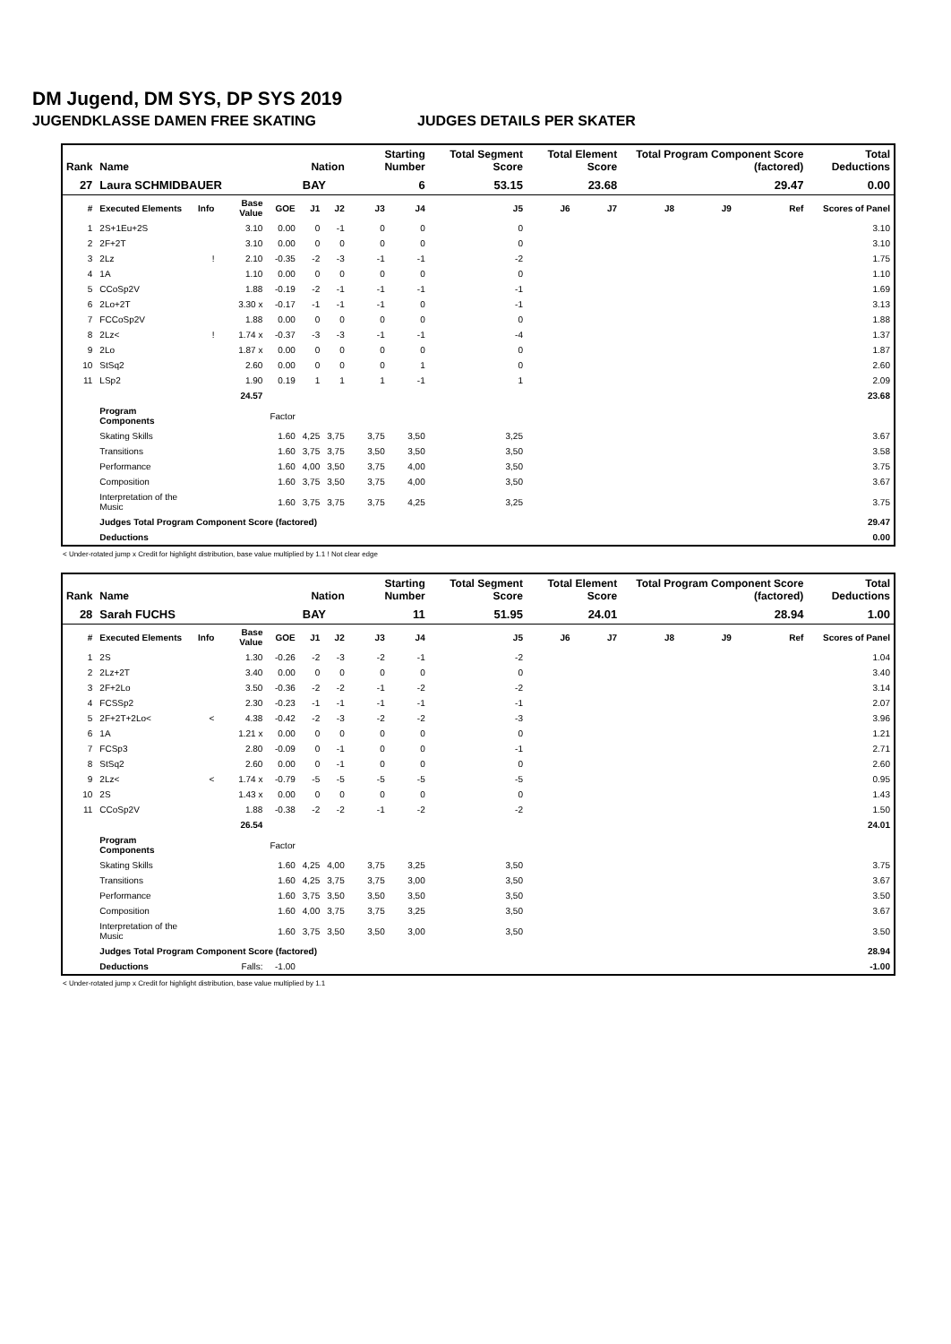DM Jugend, DM SYS, DP SYS 2019
JUGENDKLASSE DAMEN FREE SKATING JUDGES DETAILS PER SKATER
| Rank | Name | | | | Nation | | Starting Number | | Total Segment Score | Total Element Score | | Total Program Component Score (factored) | | | Total Deductions |
| --- | --- | --- | --- | --- | --- | --- | --- | --- | --- | --- | --- | --- | --- | --- | --- |
| 27 | Laura SCHMIDBAUER | | | | BAY | | 6 | | 53.15 | 23.68 | | 29.47 | | | 0.00 |
| # | Executed Elements | Info | Base Value | GOE | J1 | J2 | J3 | J4 | J5 | J6 | J7 | J8 | J9 | Ref | Scores of Panel |
| 1 | 2S+1Eu+2S | | 3.10 | 0.00 | 0 | -1 | 0 | 0 | 0 | | | | | | 3.10 |
| 2 | 2F+2T | | 3.10 | 0.00 | 0 | 0 | 0 | 0 | 0 | | | | | | 3.10 |
| 3 | 2Lz | ! | 2.10 | -0.35 | -2 | -3 | -1 | -1 | -2 | | | | | | 1.75 |
| 4 | 1A | | 1.10 | 0.00 | 0 | 0 | 0 | 0 | 0 | | | | | | 1.10 |
| 5 | CCoSp2V | | 1.88 | -0.19 | -2 | -1 | -1 | -1 | -1 | | | | | | 1.69 |
| 6 | 2Lo+2T | | 3.30 x | -0.17 | -1 | -1 | -1 | 0 | -1 | | | | | | 3.13 |
| 7 | FCCoSp2V | | 1.88 | 0.00 | 0 | 0 | 0 | 0 | 0 | | | | | | 1.88 |
| 8 | 2Lz< | ! | 1.74 x | -0.37 | -3 | -3 | -1 | -1 | -4 | | | | | | 1.37 |
| 9 | 2Lo | | 1.87 x | 0.00 | 0 | 0 | 0 | 0 | 0 | | | | | | 1.87 |
| 10 | StSq2 | | 2.60 | 0.00 | 0 | 0 | 0 | 1 | 0 | | | | | | 2.60 |
| 11 | LSp2 | | 1.90 | 0.19 | 1 | 1 | 1 | -1 | 1 | | | | | | 2.09 |
| | | | 24.57 | | | | | | | | | | | | 23.68 |
| | Program Components | | | Factor | | | | | | | | | | | |
| | Skating Skills | | | 1.60 | 4,25 | 3,75 | 3,75 | 3,50 | 3,25 | | | | | | 3.67 |
| | Transitions | | | 1.60 | 3,75 | 3,75 | 3,50 | 3,50 | 3,50 | | | | | | 3.58 |
| | Performance | | | 1.60 | 4,00 | 3,50 | 3,75 | 4,00 | 3,50 | | | | | | 3.75 |
| | Composition | | | 1.60 | 3,75 | 3,50 | 3,75 | 4,00 | 3,50 | | | | | | 3.67 |
| | Interpretation of the Music | | | 1.60 | 3,75 | 3,75 | 3,75 | 4,25 | 3,25 | | | | | | 3.75 |
| | Judges Total Program Component Score (factored) | | | | | | | | | | | | | | 29.47 |
| | Deductions | | | | | | | | | | | | | | 0.00 |
< Under-rotated jump x Credit for highlight distribution, base value multiplied by 1.1 ! Not clear edge
| Rank | Name | | | | Nation | | Starting Number | | Total Segment Score | Total Element Score | | Total Program Component Score (factored) | | | Total Deductions |
| --- | --- | --- | --- | --- | --- | --- | --- | --- | --- | --- | --- | --- | --- | --- | --- |
| 28 | Sarah FUCHS | | | | BAY | | 11 | | 51.95 | 24.01 | | 28.94 | | | 1.00 |
| # | Executed Elements | Info | Base Value | GOE | J1 | J2 | J3 | J4 | J5 | J6 | J7 | J8 | J9 | Ref | Scores of Panel |
| 1 | 2S | | 1.30 | -0.26 | -2 | -3 | -2 | -1 | -2 | | | | | | 1.04 |
| 2 | 2Lz+2T | | 3.40 | 0.00 | 0 | 0 | 0 | 0 | 0 | | | | | | 3.40 |
| 3 | 2F+2Lo | | 3.50 | -0.36 | -2 | -2 | -1 | -2 | -2 | | | | | | 3.14 |
| 4 | FCSSp2 | | 2.30 | -0.23 | -1 | -1 | -1 | -1 | -1 | | | | | | 2.07 |
| 5 | 2F+2T+2Lo< | < | 4.38 | -0.42 | -2 | -3 | -2 | -2 | -3 | | | | | | 3.96 |
| 6 | 1A | | 1.21 x | 0.00 | 0 | 0 | 0 | 0 | 0 | | | | | | 1.21 |
| 7 | FCSp3 | | 2.80 | -0.09 | 0 | -1 | 0 | 0 | -1 | | | | | | 2.71 |
| 8 | StSq2 | | 2.60 | 0.00 | 0 | -1 | 0 | 0 | 0 | | | | | | 2.60 |
| 9 | 2Lz< | < | 1.74 x | -0.79 | -5 | -5 | -5 | -5 | -5 | | | | | | 0.95 |
| 10 | 2S | | 1.43 x | 0.00 | 0 | 0 | 0 | 0 | 0 | | | | | | 1.43 |
| 11 | CCoSp2V | | 1.88 | -0.38 | -2 | -2 | -1 | -2 | -2 | | | | | | 1.50 |
| | | | 26.54 | | | | | | | | | | | | 24.01 |
| | Program Components | | | Factor | | | | | | | | | | | |
| | Skating Skills | | | 1.60 | 4,25 | 4,00 | 3,75 | 3,25 | 3,50 | | | | | | 3.75 |
| | Transitions | | | 1.60 | 4,25 | 3,75 | 3,75 | 3,00 | 3,50 | | | | | | 3.67 |
| | Performance | | | 1.60 | 3,75 | 3,50 | 3,50 | 3,50 | 3,50 | | | | | | 3.50 |
| | Composition | | | 1.60 | 4,00 | 3,75 | 3,75 | 3,25 | 3,50 | | | | | | 3.67 |
| | Interpretation of the Music | | | 1.60 | 3,75 | 3,50 | 3,50 | 3,00 | 3,50 | | | | | | 3.50 |
| | Judges Total Program Component Score (factored) | | | | | | | | | | | | | | 28.94 |
| | Deductions | Falls: | | -1.00 | | | | | | | | | | | -1.00 |
< Under-rotated jump x Credit for highlight distribution, base value multiplied by 1.1